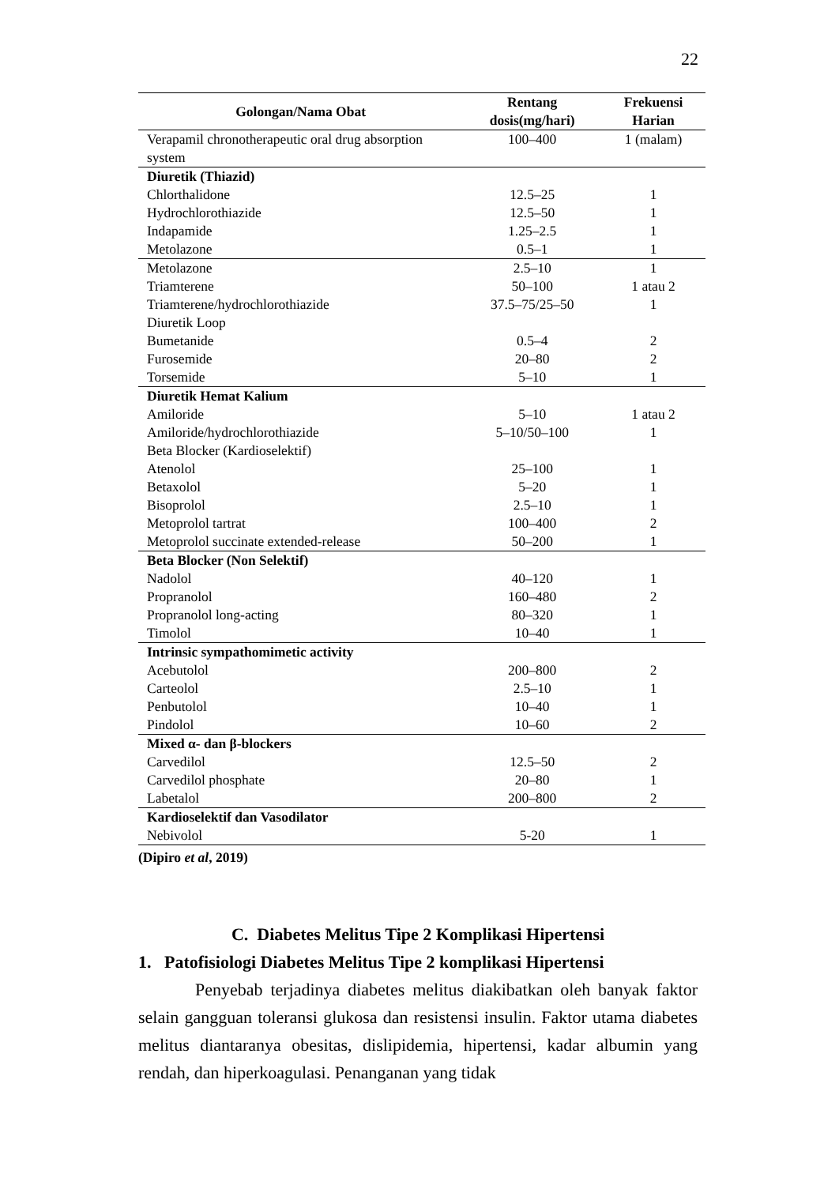22
| Golongan/Nama Obat | Rentang dosis(mg/hari) | Frekuensi Harian |
| --- | --- | --- |
| Verapamil chronotherapeutic oral drug absorption system | 100–400 | 1 (malam) |
| Diuretik (Thiazid) | | |
| Chlorthalidone | 12.5–25 | 1 |
| Hydrochlorothiazide | 12.5–50 | 1 |
| Indapamide | 1.25–2.5 | 1 |
| Metolazone | 0.5–1 | 1 |
| Metolazone | 2.5–10 | 1 |
| Triamterene | 50–100 | 1 atau 2 |
| Triamterene/hydrochlorothiazide | 37.5–75/25–50 | 1 |
| Diuretik Loop | | |
| Bumetanide | 0.5–4 | 2 |
| Furosemide | 20–80 | 2 |
| Torsemide | 5–10 | 1 |
| Diuretik Hemat Kalium | | |
| Amiloride | 5–10 | 1 atau 2 |
| Amiloride/hydrochlorothiazide | 5–10/50–100 | 1 |
| Beta Blocker (Kardioselektif) | | |
| Atenolol | 25–100 | 1 |
| Betaxolol | 5–20 | 1 |
| Bisoprolol | 2.5–10 | 1 |
| Metoprolol tartrat | 100–400 | 2 |
| Metoprolol succinate extended-release | 50–200 | 1 |
| Beta Blocker (Non Selektif) | | |
| Nadolol | 40–120 | 1 |
| Propranolol | 160–480 | 2 |
| Propranolol long-acting | 80–320 | 1 |
| Timolol | 10–40 | 1 |
| Intrinsic sympathomimetic activity | | |
| Acebutolol | 200–800 | 2 |
| Carteolol | 2.5–10 | 1 |
| Penbutolol | 10–40 | 1 |
| Pindolol | 10–60 | 2 |
| Mixed α- dan β-blockers | | |
| Carvedilol | 12.5–50 | 2 |
| Carvedilol phosphate | 20–80 | 1 |
| Labetalol | 200–800 | 2 |
| Kardioselektif dan Vasodilator | | |
| Nebivolol | 5-20 | 1 |
(Dipiro et al, 2019)
C. Diabetes Melitus Tipe 2 Komplikasi Hipertensi
1. Patofisiologi Diabetes Melitus Tipe 2 komplikasi Hipertensi
Penyebab terjadinya diabetes melitus diakibatkan oleh banyak faktor selain gangguan toleransi glukosa dan resistensi insulin. Faktor utama diabetes melitus diantaranya obesitas, dislipidemia, hipertensi, kadar albumin yang rendah, dan hiperkoagulasi. Penanganan yang tidak